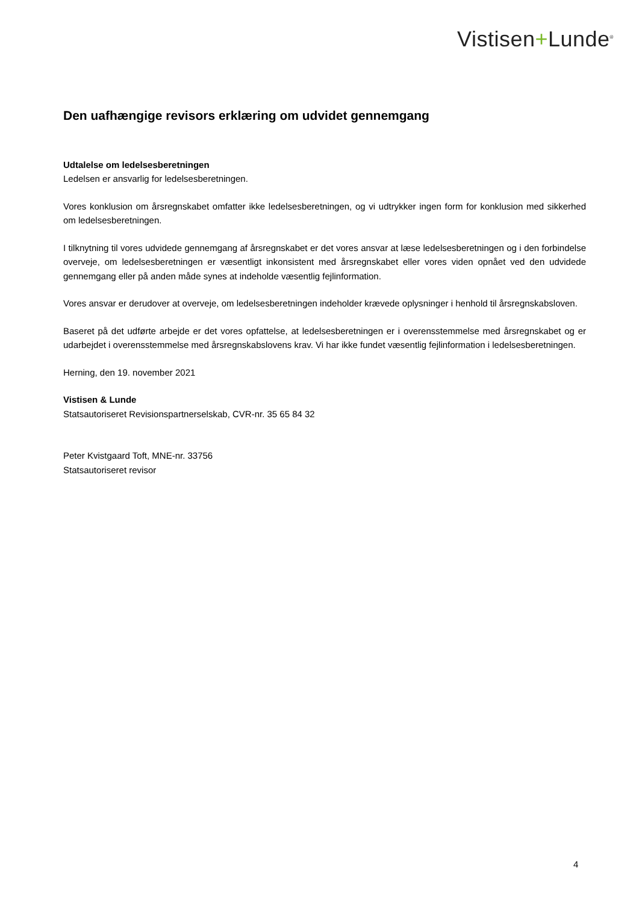Vistisen+Lunde<sup>®</sup>
Den uafhængige revisors erklæring om udvidet gennemgang
Udtalelse om ledelsesberetningen
Ledelsen er ansvarlig for ledelsesberetningen.
Vores konklusion om årsregnskabet omfatter ikke ledelsesberetningen, og vi udtrykker ingen form for konklusion med sikkerhed om ledelsesberetningen.
I tilknytning til vores udvidede gennemgang af årsregnskabet er det vores ansvar at læse ledelsesberetningen og i den forbindelse overveje, om ledelsesberetningen er væsentligt inkonsistent med årsregnskabet eller vores viden opnået ved den udvidede gennemgang eller på anden måde synes at indeholde væsentlig fejlinformation.
Vores ansvar er derudover at overveje, om ledelsesberetningen indeholder krævede oplysninger i henhold til årsregnskabsloven.
Baseret på det udførte arbejde er det vores opfattelse, at ledelsesberetningen er i overensstemmelse med årsregnskabet og er udarbejdet i overensstemmelse med årsregnskabslovens krav. Vi har ikke fundet væsentlig fejlinformation i ledelsesberetningen.
Herning, den 19. november 2021
Vistisen & Lunde
Statsautoriseret Revisionspartnerselskab, CVR-nr. 35 65 84 32
Peter Kvistgaard Toft, MNE-nr. 33756
Statsautoriseret revisor
4